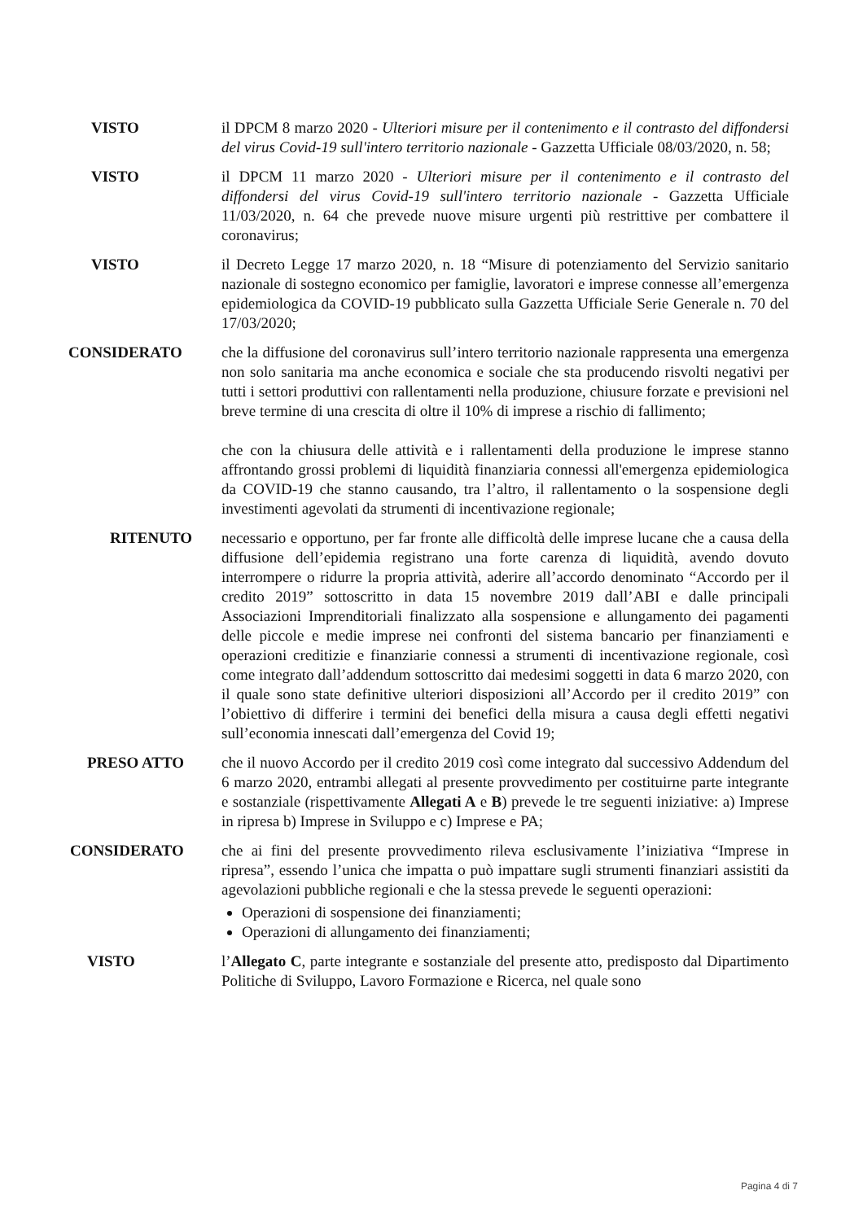VISTO il DPCM 8 marzo 2020 - Ulteriori misure per il contenimento e il contrasto del diffondersi del virus Covid-19 sull'intero territorio nazionale - Gazzetta Ufficiale 08/03/2020, n. 58;
VISTO il DPCM 11 marzo 2020 - Ulteriori misure per il contenimento e il contrasto del diffondersi del virus Covid-19 sull'intero territorio nazionale - Gazzetta Ufficiale 11/03/2020, n. 64 che prevede nuove misure urgenti più restrittive per combattere il coronavirus;
VISTO il Decreto Legge 17 marzo 2020, n. 18 “Misure di potenziamento del Servizio sanitario nazionale di sostegno economico per famiglie, lavoratori e imprese connesse all’emergenza epidemiologica da COVID-19 pubblicato sulla Gazzetta Ufficiale Serie Generale n. 70 del 17/03/2020;
CONSIDERATO che la diffusione del coronavirus sull’intero territorio nazionale rappresenta una emergenza non solo sanitaria ma anche economica e sociale che sta producendo risvolti negativi per tutti i settori produttivi con rallentamenti nella produzione, chiusure forzate e previsioni nel breve termine di una crescita di oltre il 10% di imprese a rischio di fallimento;
che con la chiusura delle attività e i rallentamenti della produzione le imprese stanno affrontando grossi problemi di liquidità finanziaria connessi all'emergenza epidemiologica da COVID-19 che stanno causando, tra l’altro, il rallentamento o la sospensione degli investimenti agevolati da strumenti di incentivazione regionale;
RITENUTO necessario e opportuno, per far fronte alle difficoltà delle imprese lucane che a causa della diffusione dell’epidemia registrano una forte carenza di liquidità, avendo dovuto interrompere o ridurre la propria attività, aderire all’accordo denominato “Accordo per il credito 2019” sottoscritto in data 15 novembre 2019 dall’ABI e dalle principali Associazioni Imprenditoriali finalizzato alla sospensione e allungamento dei pagamenti delle piccole e medie imprese nei confronti del sistema bancario per finanziamenti e operazioni creditizie e finanziarie connessi a strumenti di incentivazione regionale, così come integrato dall’addendum sottoscritto dai medesimi soggetti in data 6 marzo 2020, con il quale sono state definitive ulteriori disposizioni all’Accordo per il credito 2019” con l’obiettivo di differire i termini dei benefici della misura a causa degli effetti negativi sull’economia innescati dall’emergenza del Covid 19;
PRESO ATTO che il nuovo Accordo per il credito 2019 così come integrato dal successivo Addendum del 6 marzo 2020, entrambi allegati al presente provvedimento per costituirne parte integrante e sostanziale (rispettivamente Allegati A e B) prevede le tre seguenti iniziative: a) Imprese in ripresa b) Imprese in Sviluppo e c) Imprese e PA;
CONSIDERATO che ai fini del presente provvedimento rileva esclusivamente l’iniziativa “Imprese in ripresa”, essendo l’unica che impatta o può impattare sugli strumenti finanziari assistiti da agevolazioni pubbliche regionali e che la stessa prevede le seguenti operazioni:
Operazioni di sospensione dei finanziamenti;
Operazioni di allungamento dei finanziamenti;
VISTO l’Allegato C, parte integrante e sostanziale del presente atto, predisposto dal Dipartimento Politiche di Sviluppo, Lavoro Formazione e Ricerca, nel quale sono
Pagina 4 di 7